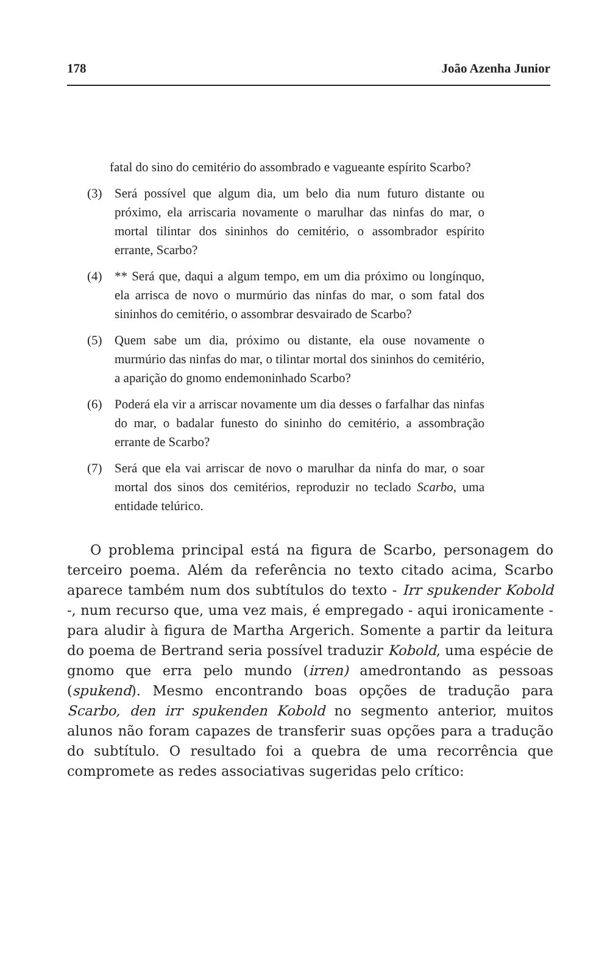178 João Azenha Junior
fatal do sino do cemitério do assombrado e vagueante espírito Scarbo?
(3) Será possível que algum dia, um belo dia num futuro distante ou próximo, ela arriscaria novamente o marulhar das ninfas do mar, o mortal tilintar dos sininhos do cemitério, o assombrador espírito errante, Scarbo?
(4) ** Será que, daqui a algum tempo, em um dia próximo ou longínquo, ela arrisca de novo o murmúrio das ninfas do mar, o som fatal dos sininhos do cemitério, o assombrar desvairado de Scarbo?
(5) Quem sabe um dia, próximo ou distante, ela ouse novamente o murmúrio das ninfas do mar, o tilintar mortal dos sininhos do cemitério, a aparição do gnomo endemoninhado Scarbo?
(6) Poderá ela vir a arriscar novamente um dia desses o farfalhar das ninfas do mar, o badalar funesto do sininho do cemitério, a assombração errante de Scarbo?
(7) Será que ela vai arriscar de novo o marulhar da ninfa do mar, o soar mortal dos sinos dos cemitérios, reproduzir no teclado Scarbo, uma entidade telúrico.
O problema principal está na figura de Scarbo, personagem do terceiro poema. Além da referência no texto citado acima, Scarbo aparece também num dos subtítulos do texto - Irr spukender Kobold -, num recurso que, uma vez mais, é empregado - aqui ironicamente - para aludir à figura de Martha Argerich. Somente a partir da leitura do poema de Bertrand seria possível traduzir Kobold, uma espécie de gnomo que erra pelo mundo (irren) amedrontando as pessoas (spukend). Mesmo encontrando boas opções de tradução para Scarbo, den irr spukenden Kobold no segmento anterior, muitos alunos não foram capazes de transferir suas opções para a tradução do subtítulo. O resultado foi a quebra de uma recorrência que compromete as redes associativas sugeridas pelo crítico: